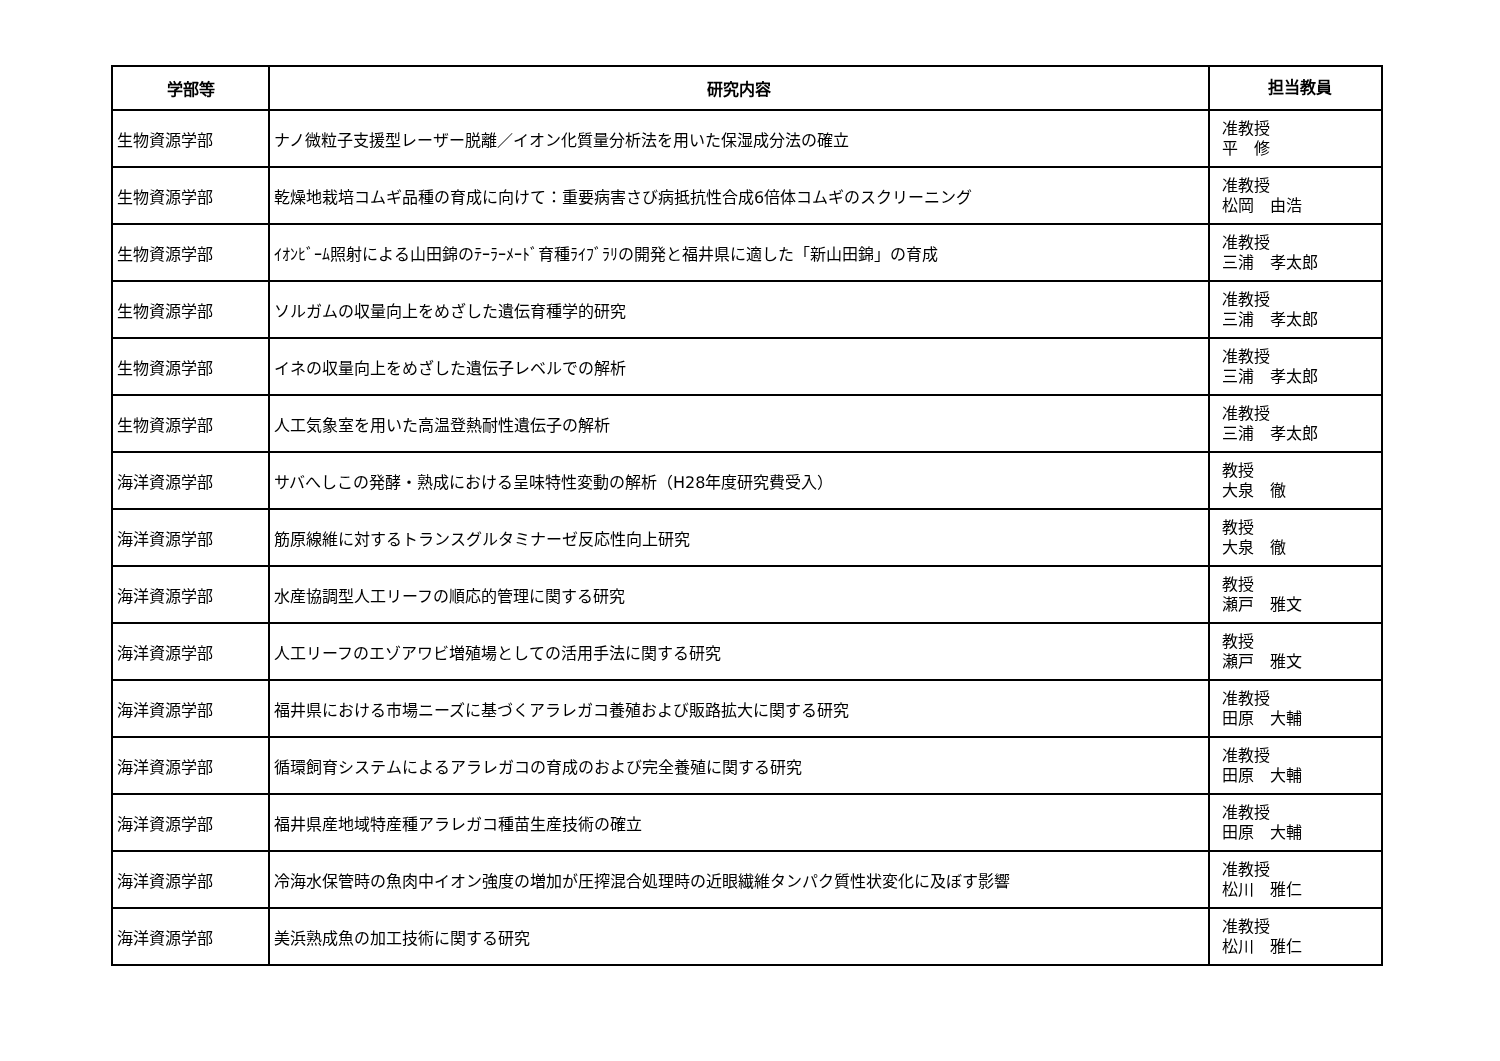| 学部等 | 研究内容 | 担当教員 |
| --- | --- | --- |
| 生物資源学部 | ナノ微粒子支援型レーザー脱離／イオン化質量分析法を用いた保湿成分法の確立 | 准教授 平 修 |
| 生物資源学部 | 乾燥地栽培コムギ品種の育成に向けて：重要病害さび病抵抗性合成6倍体コムギのスクリーニング | 准教授 松岡 由浩 |
| 生物資源学部 | ｲｵﾝﾋﾞｰﾑ照射による山田錦のﾃｰﾗｰﾒｰﾄﾞ育種ﾗｲﾌﾞﾗﾘの開発と福井県に適した「新山田錦」の育成 | 准教授 三浦 孝太郎 |
| 生物資源学部 | ソルガムの収量向上をめざした遺伝育種学的研究 | 准教授 三浦 孝太郎 |
| 生物資源学部 | イネの収量向上をめざした遺伝子レベルでの解析 | 准教授 三浦 孝太郎 |
| 生物資源学部 | 人工気象室を用いた高温登熱耐性遺伝子の解析 | 准教授 三浦 孝太郎 |
| 海洋資源学部 | サバへしこの発酵・熟成における呈味特性変動の解析（H28年度研究費受入） | 教授 大泉 徹 |
| 海洋資源学部 | 筋原線維に対するトランスグルタミナーゼ反応性向上研究 | 教授 大泉 徹 |
| 海洋資源学部 | 水産協調型人工リーフの順応的管理に関する研究 | 教授 瀬戸 雅文 |
| 海洋資源学部 | 人工リーフのエゾアワビ増殖場としての活用手法に関する研究 | 教授 瀬戸 雅文 |
| 海洋資源学部 | 福井県における市場ニーズに基づくアラレガコ養殖および販路拡大に関する研究 | 准教授 田原 大輔 |
| 海洋資源学部 | 循環飼育システムによるアラレガコの育成のおよび完全養殖に関する研究 | 准教授 田原 大輔 |
| 海洋資源学部 | 福井県産地域特産種アラレガコ種苗生産技術の確立 | 准教授 田原 大輔 |
| 海洋資源学部 | 冷海水保管時の魚肉中イオン強度の増加が圧搾混合処理時の近眼繊維タンパク質性状変化に及ぼす影響 | 准教授 松川 雅仁 |
| 海洋資源学部 | 美浜熟成魚の加工技術に関する研究 | 准教授 松川 雅仁 |